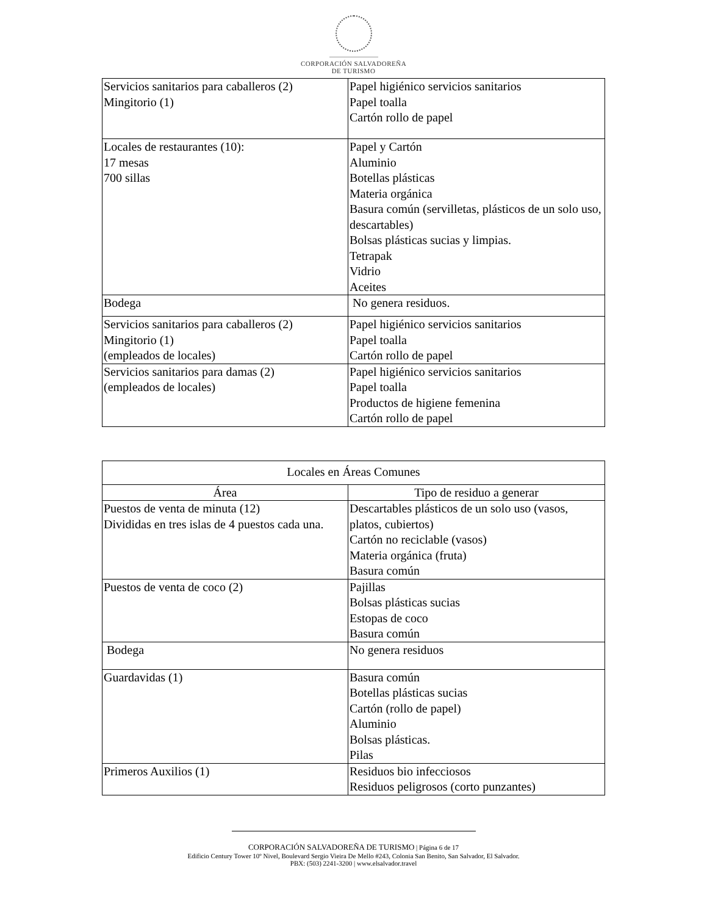CORPORACIÓN SALVADOREÑA
DE TURISMO
| Servicios sanitarios para caballeros (2) Mingitorio (1) | Papel higiénico servicios sanitarios Papel toalla Cartón rollo de papel |
| Locales de restaurantes (10): 17 mesas 700 sillas | Papel y Cartón Aluminio Botellas plásticas Materia orgánica Basura común (servilletas, plásticos de un solo uso, descartables) Bolsas plásticas sucias y limpias. Tetrapak Vidrio Aceites |
| Bodega | No genera residuos. |
| Servicios sanitarios para caballeros (2) Mingitorio (1) (empleados de locales) | Papel higiénico servicios sanitarios Papel toalla Cartón rollo de papel |
| Servicios sanitarios para damas (2) (empleados de locales) | Papel higiénico servicios sanitarios Papel toalla Productos de higiene femenina Cartón rollo de papel |
| Locales en Áreas Comunes | |
| --- | --- |
| Área | Tipo de residuo a generar |
| Puestos de venta de minuta (12) Divididas en tres islas de 4 puestos cada una. | Descartables plásticos de un solo uso (vasos, platos, cubiertos) Cartón no reciclable (vasos) Materia orgánica (fruta) Basura común |
| Puestos de venta de coco (2) | Pajillas Bolsas plásticas sucias Estopas de coco Basura común |
| Bodega | No genera residuos |
| Guardavidas (1) | Basura común Botellas plásticas sucias Cartón (rollo de papel) Aluminio Bolsas plásticas. Pilas |
| Primeros Auxilios (1) | Residuos bio infecciosos Residuos peligrosos (corto punzantes) |
CORPORACIÓN SALVADOREÑA DE TURISMO | Página 6 de 17
Edificio Century Tower 10º Nivel, Boulevard Sergio Vieira De Mello #243, Colonia San Benito, San Salvador, El Salvador.
PBX: (503) 2241-3200 | www.elsalvador.travel